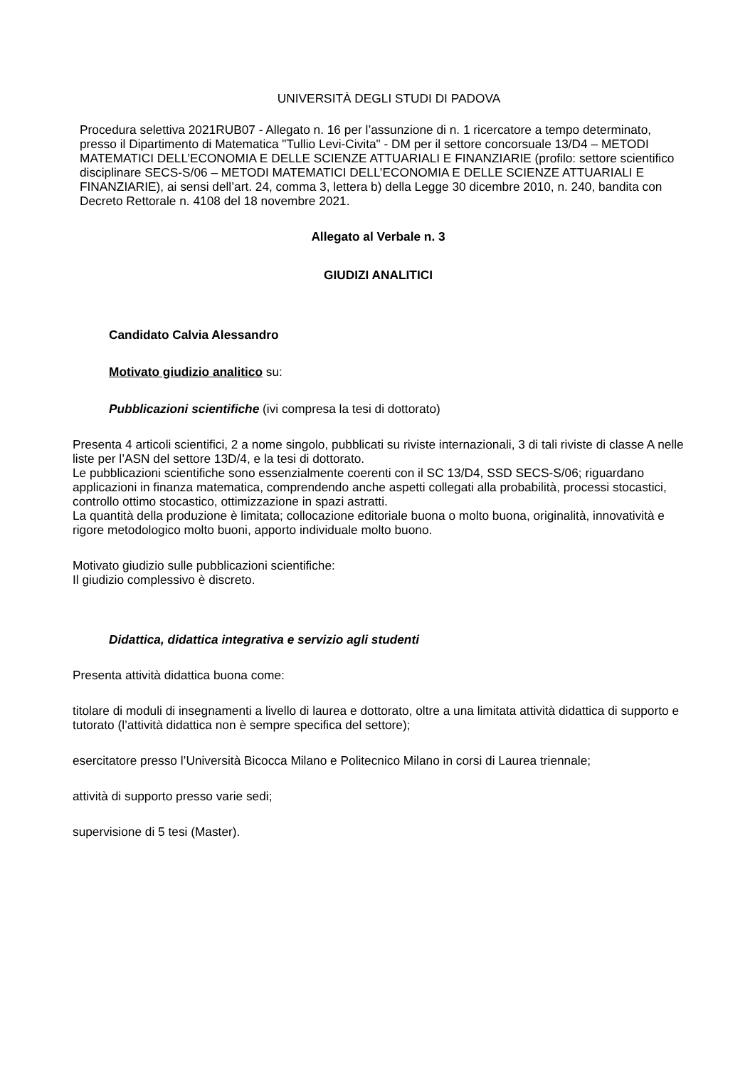UNIVERSITÀ DEGLI STUDI DI PADOVA
Procedura selettiva 2021RUB07 - Allegato n. 16 per l’assunzione di n. 1 ricercatore a tempo determinato, presso il Dipartimento di Matematica "Tullio Levi-Civita" - DM per il settore concorsuale 13/D4 – METODI MATEMATICI DELL’ECONOMIA E DELLE SCIENZE ATTUARIALI E FINANZIARIE (profilo: settore scientifico disciplinare SECS-S/06 – METODI MATEMATICI DELL’ECONOMIA E DELLE SCIENZE ATTUARIALI E FINANZIARIE), ai sensi dell’art. 24, comma 3, lettera b) della Legge 30 dicembre 2010, n. 240, bandita con Decreto Rettorale n. 4108 del 18 novembre 2021.
Allegato al Verbale n. 3
GIUDIZI ANALITICI
Candidato Calvia Alessandro
Motivato giudizio analitico su:
Pubblicazioni scientifiche (ivi compresa la tesi di dottorato)
Presenta 4 articoli scientifici, 2 a nome singolo, pubblicati su riviste internazionali, 3 di tali riviste di classe A nelle liste per l’ASN del settore 13D/4, e la tesi di dottorato.
Le pubblicazioni scientifiche sono essenzialmente coerenti con il SC 13/D4, SSD SECS-S/06; riguardano applicazioni in finanza matematica, comprendendo anche aspetti collegati alla probabilità, processi stocastici, controllo ottimo stocastico, ottimizzazione in spazi astratti.
La quantità della produzione è limitata; collocazione editoriale buona o molto buona, originalità, innovatività e rigore metodologico molto buoni, apporto individuale molto buono.
Motivato giudizio sulle pubblicazioni scientifiche:
Il giudizio complessivo è discreto.
Didattica, didattica integrativa e servizio agli studenti
Presenta attività didattica buona come:
titolare di moduli di insegnamenti a livello di laurea e dottorato, oltre a una limitata attività didattica di supporto e tutorato (l’attività didattica non è sempre specifica del settore);
esercitatore presso l’Università Bicocca Milano e Politecnico Milano in corsi di Laurea triennale;
attività di supporto presso varie sedi;
supervisione di 5 tesi (Master).